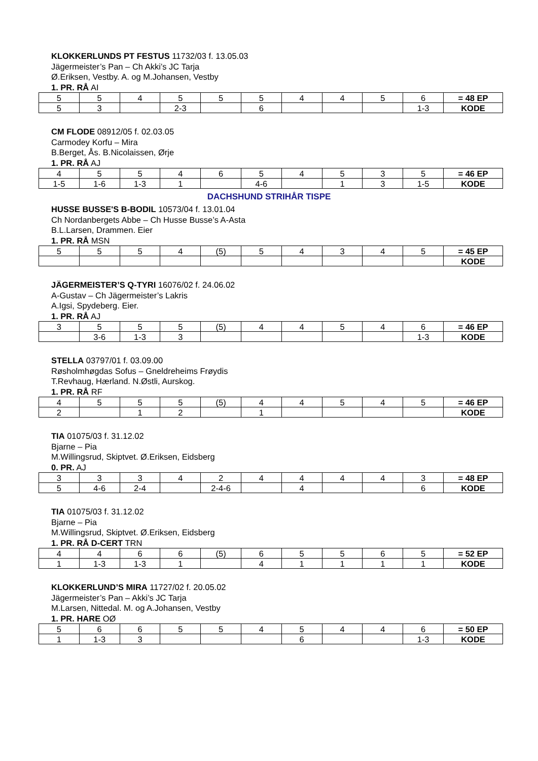KLOKKERLUNDS PT FESTUS 11732/03 f. 13.05.03
Jägermeister’s Pan – Ch Akki’s JC Tarja
Ø.Eriksen, Vestby. A. og M.Johansen, Vestby
1. PR. RÅ AI
| 5 | 5 | 4 | 5 | 5 | 5 | 4 | 4 | 5 | 6 | = 48 EP |
| 5 | 3 | | 2-3 | | 6 | | | | 1-3 | KODE |
CM FLODE 08912/05 f. 02.03.05
Carmodey Korfu – Mira
B.Berget, Ås. B.Nicolaissen, Ørje
1. PR. RÅ AJ
| 4 | 5 | 5 | 4 | 6 | 5 | 4 | 5 | 3 | 5 | = 46 EP |
| 1-5 | 1-6 | 1-3 | 1 | | 4-6 | | 1 | 3 | 1-5 | KODE |
DACHSHUND STRIHÅR TISPE
HUSSE BUSSE'S B-BODIL 10573/04 f. 13.01.04
Ch Nordanbergets Abbe – Ch Husse Busse’s A-Asta
B.L.Larsen, Drammen. Eier
1. PR. RÅ MSN
| 5 | 5 | 5 | 4 | (5) | 5 | 4 | 3 | 4 | 5 | = 45 EP |
| | | | | | | | | | | KODE |
JÄGERMEISTER’S Q-TYRI 16076/02 f. 24.06.02
A-Gustav – Ch Jägermeister’s Lakris
A.Igsi, Spydeberg. Eier.
1. PR. RÅ AJ
| 3 | 5 | 5 | 5 | (5) | 4 | 4 | 5 | 4 | 6 | = 46 EP |
| | 3-6 | 1-3 | 3 | | | | | | 1-3 | KODE |
STELLA 03797/01 f. 03.09.00
Røsholmhøgdas Sofus – Gneldreheims Frøydis
T.Revhaug, Hærland. N.Østli, Aurskog.
1. PR. RÅ RF
| 4 | 5 | 5 | 5 | (5) | 4 | 4 | 5 | 4 | 5 | = 46 EP |
| 2 | | 1 | 2 | | 1 | | | | | KODE |
TIA 01075/03 f. 31.12.02
Bjarne – Pia
M.Willingsrud, Skiptvet. Ø.Eriksen, Eidsberg
0. PR. AJ
| 3 | 3 | 3 | 4 | 2 | 4 | 4 | 4 | 4 | 3 | = 48 EP |
| 5 | 4-6 | 2-4 | | 2-4-6 | | 4 | | | 6 | KODE |
TIA 01075/03 f. 31.12.02
Bjarne – Pia
M.Willingsrud, Skiptvet. Ø.Eriksen, Eidsberg
1. PR. RÅ D-CERT TRN
| 4 | 4 | 6 | 6 | (5) | 6 | 5 | 5 | 6 | 5 | = 52 EP |
| 1 | 1-3 | 1-3 | 1 | | 4 | 1 | 1 | 1 | 1 | KODE |
KLOKKERLUND’S MIRA 11727/02 f. 20.05.02
Jägermeister’s Pan – Akki’s JC Tarja
M.Larsen, Nittedal. M. og A.Johansen, Vestby
1. PR. HARE OØ
| 5 | 6 | 6 | 5 | 5 | 4 | 5 | 4 | 4 | 6 | = 50 EP |
| 1 | 1-3 | 3 | | | | 6 | | | 1-3 | KODE |